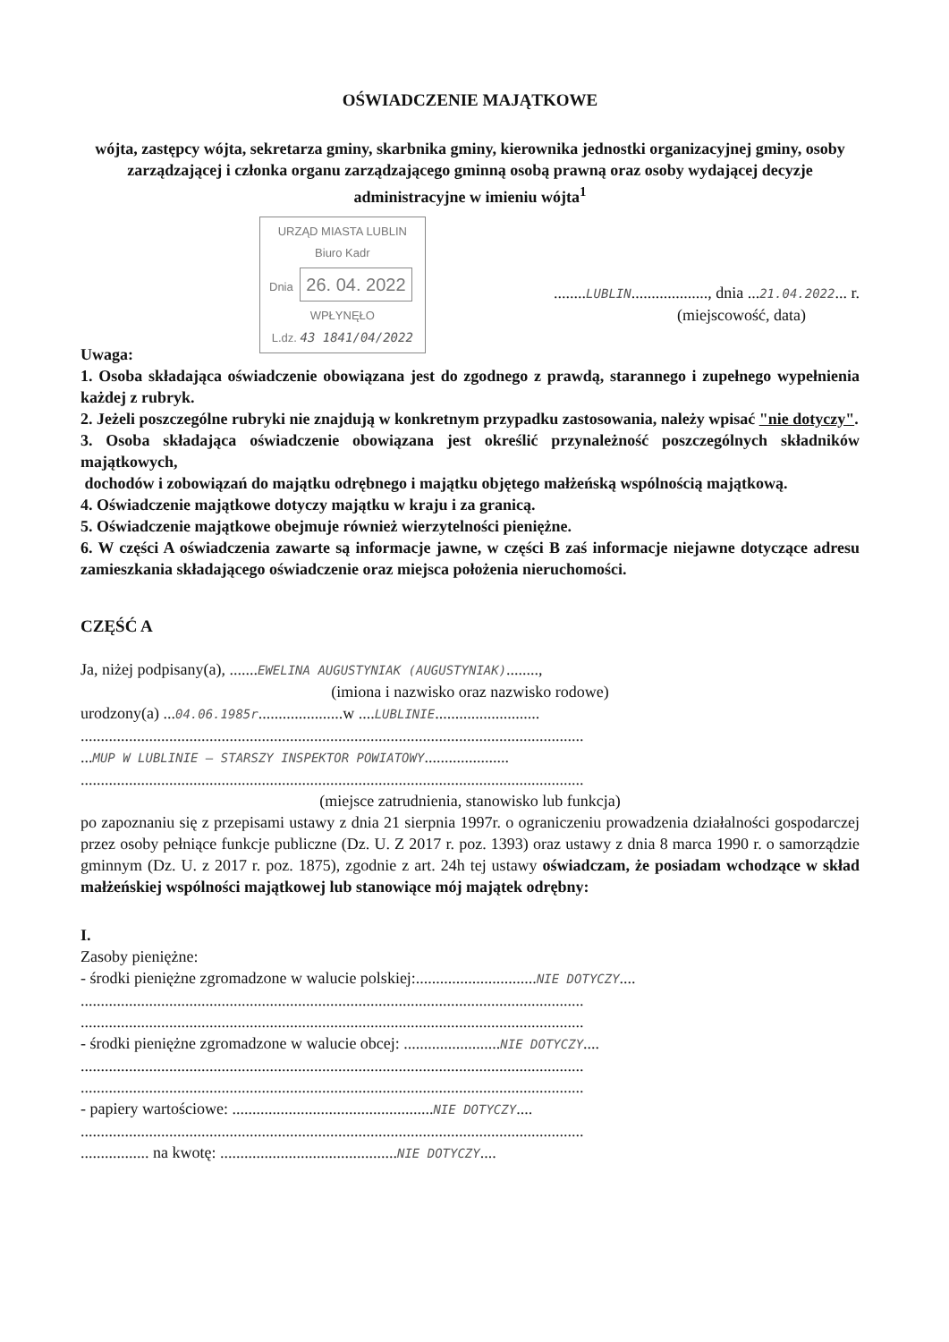OŚWIADCZENIE MAJĄTKOWE
wójta, zastępcy wójta, sekretarza gminy, skarbnika gminy, kierownika jednostki organizacyjnej gminy, osoby zarządzającej i członka organu zarządzającego gminną osobą prawną oraz osoby wydającej decyzje administracyjne w imieniu wójta<sup>1</sup>
URZĄD MIASTA LUBLIN
Biuro Kadr
Dnia 26. 04. 2022
WPŁYNĘŁO
L.dz. 43 1841/04/2022
........LUBLIN..................., dnia ...21.04.2022... r.
(miejscowość, data)
Uwaga:
1. Osoba składająca oświadczenie obowiązana jest do zgodnego z prawdą, starannego i zupełnego wypełnienia każdej z rubryk.
2. Jeżeli poszczególne rubryki nie znajdują w konkretnym przypadku zastosowania, należy wpisać "nie dotyczy".
3. Osoba składająca oświadczenie obowiązana jest określić przynależność poszczególnych składników majątkowych,
dochodów i zobowiązań do majątku odrębnego i majątku objętego małżeńską wspólnością majątkową.
4. Oświadczenie majątkowe dotyczy majątku w kraju i za granicą.
5. Oświadczenie majątkowe obejmuje również wierzytelności pieniężne.
6. W części A oświadczenia zawarte są informacje jawne, w części B zaś informacje niejawne dotyczące adresu zamieszkania składającego oświadczenie oraz miejsca położenia nieruchomości.
CZĘŚĆ A
Ja, niżej podpisany(a), .......EWELINA AUGUSTYNIAK (AUGUSTYNIAK)........,
(imiona i nazwisko oraz nazwisko rodowe)
urodzony(a) ...04.06.1985r.....................w ....LUBLINIE..........................
.............................................................................................................................
...MUP W LUBLINIE – STARSZY INSPEKTOR POWIATOWY.....................
.............................................................................................................................
(miejsce zatrudnienia, stanowisko lub funkcja)
po zapoznaniu się z przepisami ustawy z dnia 21 sierpnia 1997r. o ograniczeniu prowadzenia działalności gospodarczej przez osoby pełniące funkcje publiczne (Dz. U. Z 2017 r. poz. 1393) oraz ustawy z dnia 8 marca 1990 r. o samorządzie gminnym (Dz. U. z 2017 r. poz. 1875), zgodnie z art. 24h tej ustawy oświadczam, że posiadam wchodzące w skład małżeńskiej wspólności majątkowej lub stanowiące mój majątek odrębny:
I.
Zasoby pieniężne:
- środki pieniężne zgromadzone w walucie polskiej:..............................NIE DOTYCZY....
.............................................................................................................................
.............................................................................................................................
- środki pieniężne zgromadzone w walucie obcej: ........................NIE DOTYCZY....
.............................................................................................................................
.............................................................................................................................
- papiery wartościowe: ..................................................NIE DOTYCZY....
.............................................................................................................................
................. na kwotę: ............................................NIE DOTYCZY....